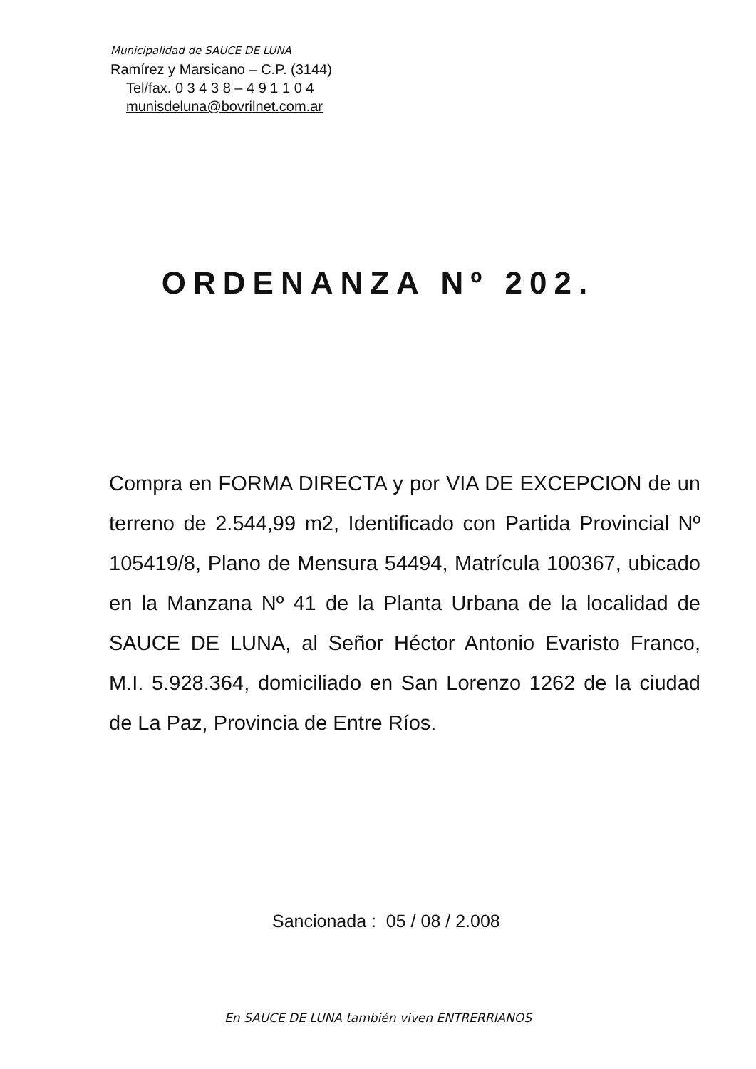Municipalidad de SAUCE DE LUNA
Ramírez y Marsicano – C.P. (3144)
Tel/fax. 0 3 4 3 8 – 4 9 1 1 0 4
munisdeluna@bovrilnet.com.ar
ORDENANZA Nº 202.
Compra en FORMA DIRECTA y por VIA DE EXCEPCION de un terreno de 2.544,99 m2, Identificado con Partida Provincial Nº 105419/8, Plano de Mensura 54494, Matrícula 100367, ubicado en la Manzana Nº 41 de la Planta Urbana de la localidad de SAUCE DE LUNA, al Señor Héctor Antonio Evaristo Franco, M.I. 5.928.364, domiciliado en San Lorenzo 1262 de la ciudad de La Paz, Provincia de Entre Ríos.
Sancionada : 05 / 08 / 2.008
En SAUCE DE LUNA también viven ENTRERRIANOS